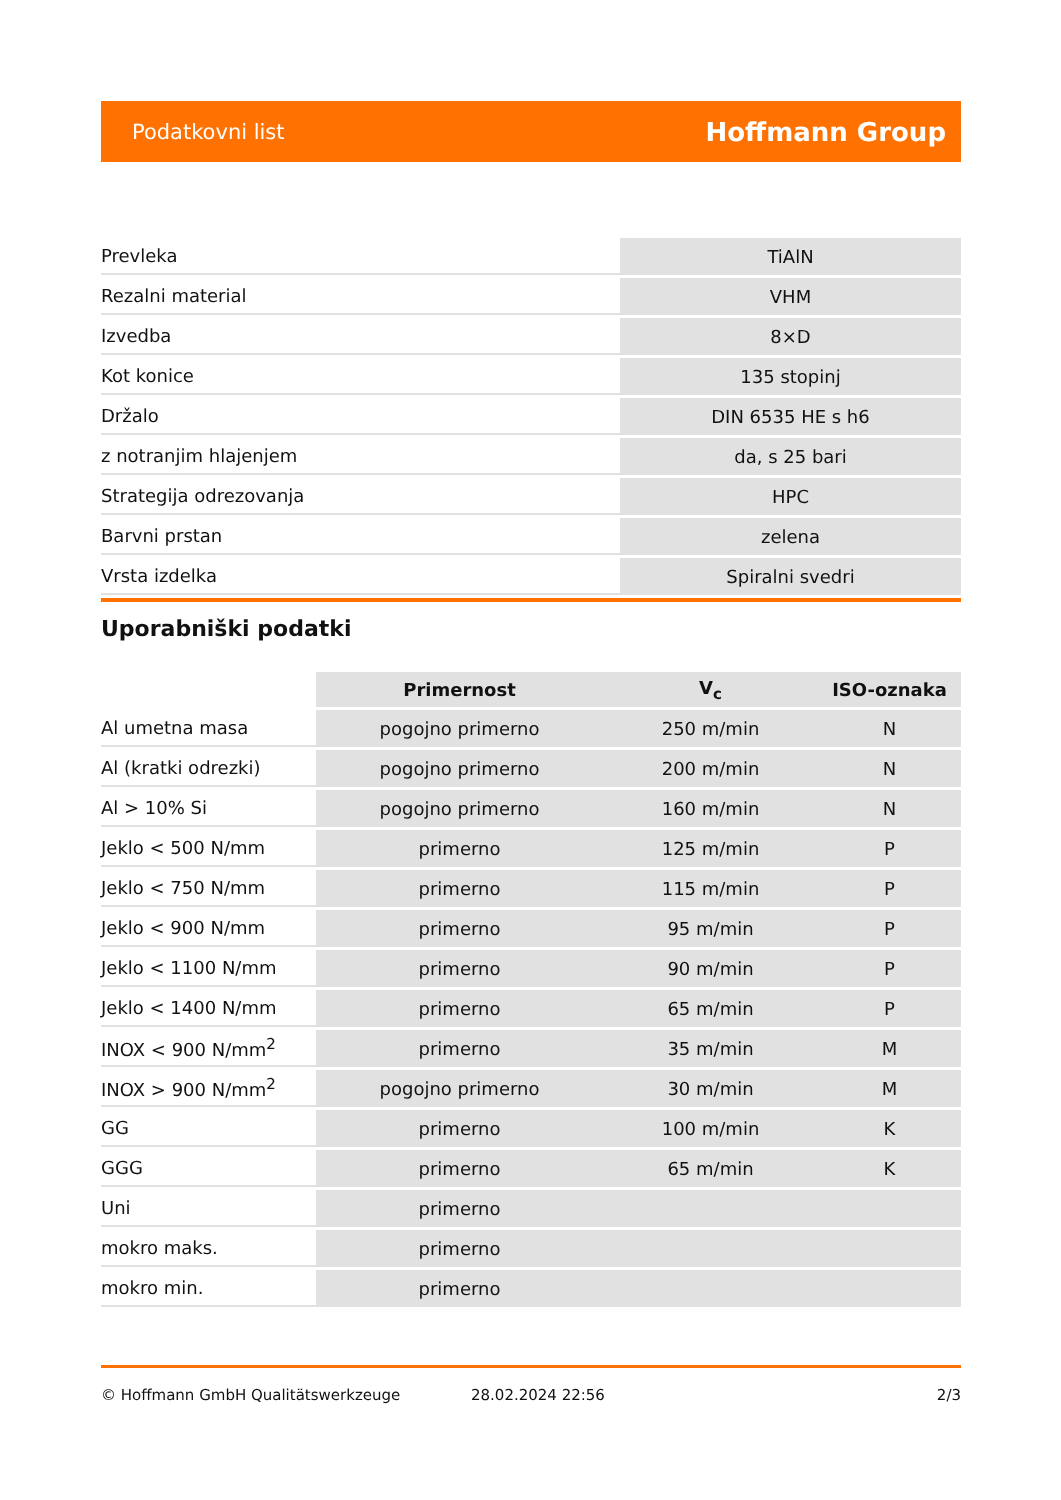Podatkovni list Hoffmann Group
| Prevleka | TiAlN |
| Rezalni material | VHM |
| Izvedba | 8×D |
| Kot konice | 135 stopinj |
| Držalo | DIN 6535 HE s h6 |
| z notranjim hlajenjem | da, s 25 bari |
| Strategija odrezovanja | HPC |
| Barvni prstan | zelena |
| Vrsta izdelka | Spiralni svedri |
Uporabniški podatki
| | Primernost | V<sub>c</sub> | ISO-oznaka |
| --- | --- | --- | --- |
| Al umetna masa | pogojno primerno | 250 m/min | N |
| Al (kratki odrezki) | pogojno primerno | 200 m/min | N |
| Al > 10% Si | pogojno primerno | 160 m/min | N |
| Jeklo < 500 N/mm | primerno | 125 m/min | P |
| Jeklo < 750 N/mm | primerno | 115 m/min | P |
| Jeklo < 900 N/mm | primerno | 95 m/min | P |
| Jeklo < 1100 N/mm | primerno | 90 m/min | P |
| Jeklo < 1400 N/mm | primerno | 65 m/min | P |
| INOX < 900 N/mm<sup>2</sup> | primerno | 35 m/min | M |
| INOX > 900 N/mm<sup>2</sup> | pogojno primerno | 30 m/min | M |
| GG | primerno | 100 m/min | K |
| GGG | primerno | 65 m/min | K |
| Uni | primerno | | |
| mokro maks. | primerno | | |
| mokro min. | primerno | | |
© Hoffmann GmbH Qualitätswerkzeuge 28.02.2024 22:56 2/3